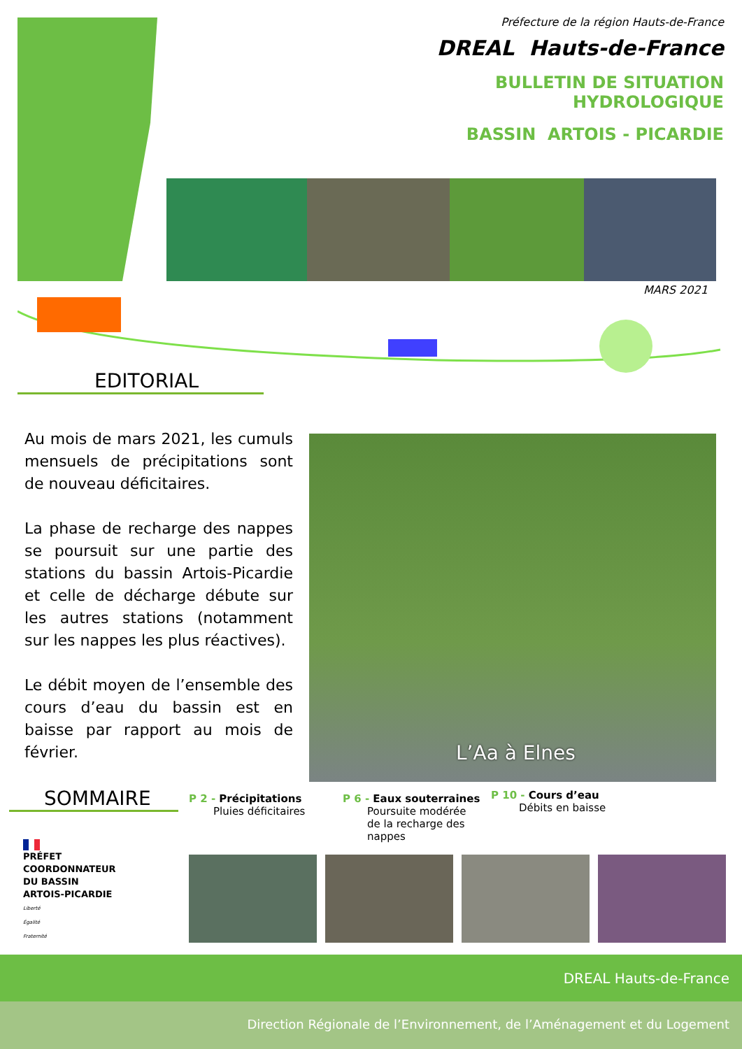Préfecture de la région Hauts-de-France
DREAL Hauts-de-France
BULLETIN DE SITUATION HYDROLOGIQUE
BASSIN ARTOIS - PICARDIE
MARS 2021
EDITORIAL
Au mois de mars 2021, les cumuls mensuels de précipitations sont de nouveau déficitaires.
La phase de recharge des nappes se poursuit sur une partie des stations du bassin Artois-Picardie et celle de décharge débute sur les autres stations (notamment sur les nappes les plus réactives).
Le débit moyen de l’ensemble des cours d’eau du bassin est en baisse par rapport au mois de février.
L’Aa à Elnes
SOMMAIRE
P 2 - Précipitations
Pluies déficitaires
P 6 - Eaux souterraines
Poursuite modérée
de la recharge des
nappes
P 10 - Cours d’eau
Débits en baisse
PRÉFET
COORDONNATEUR
DU BASSIN
ARTOIS-PICARDIE
Liberté
Égalité
Fraternité
DREAL Hauts-de-France
Direction Régionale de l’Environnement, de l’Aménagement et du Logement